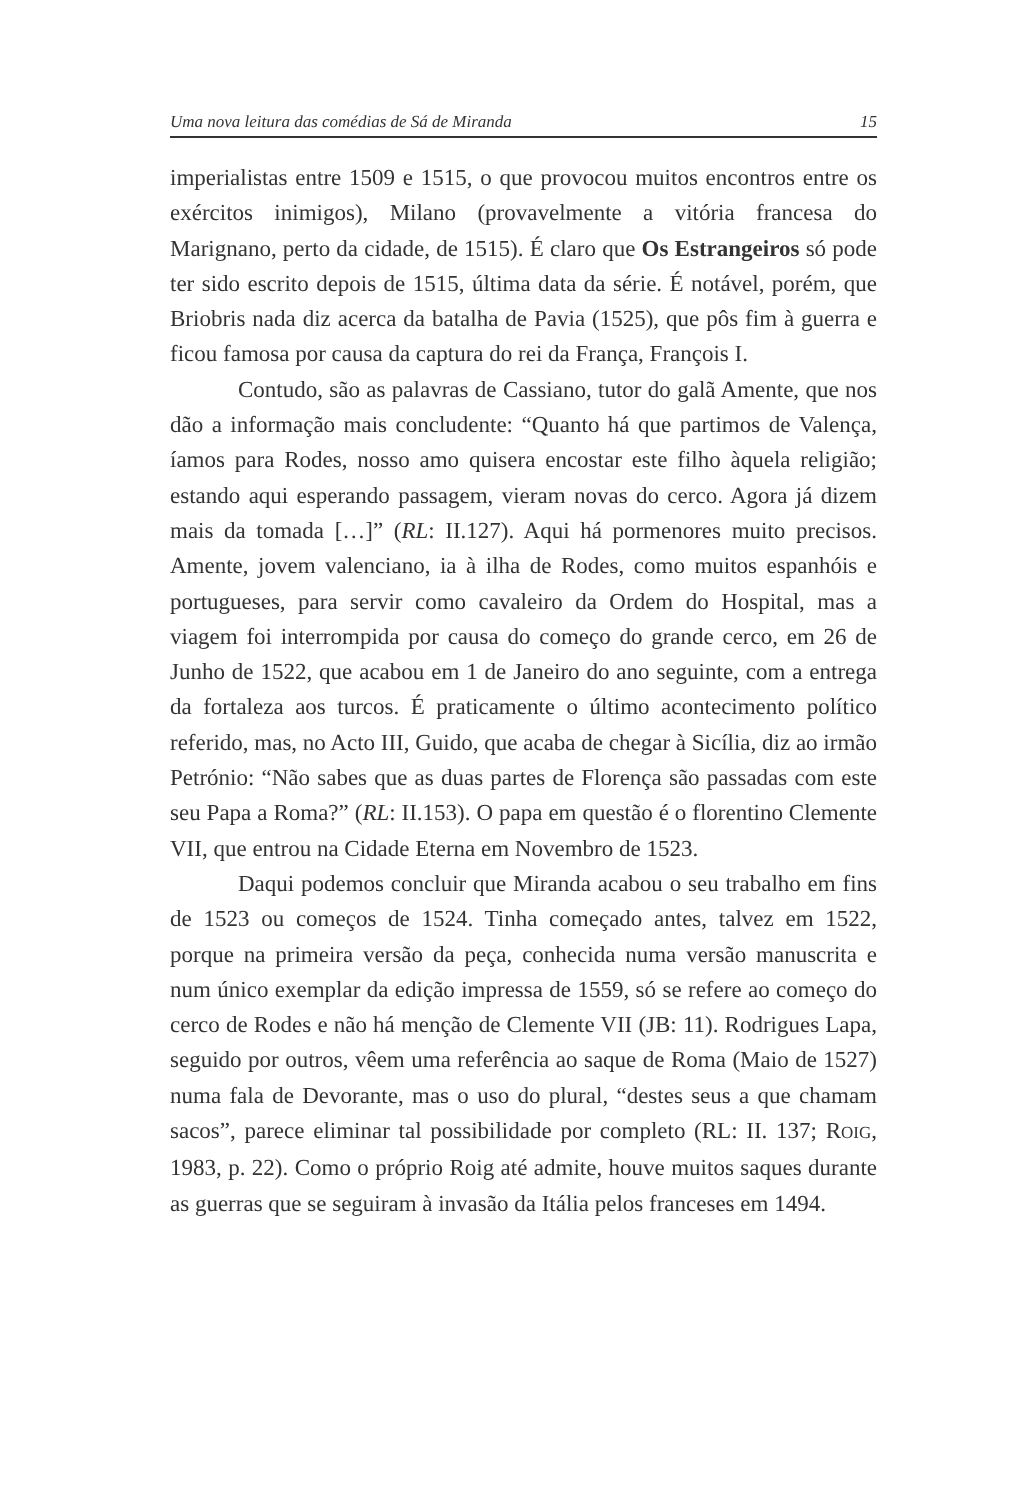Uma nova leitura das comédias de Sá de Miranda 15
imperialistas entre 1509 e 1515, o que provocou muitos encontros entre os exércitos inimigos), Milano (provavelmente a vitória francesa do Marignano, perto da cidade, de 1515). É claro que Os Estrangeiros só pode ter sido escrito depois de 1515, última data da série. É notável, porém, que Briobris nada diz acerca da batalha de Pavia (1525), que pôs fim à guerra e ficou famosa por causa da captura do rei da França, François I.
Contudo, são as palavras de Cassiano, tutor do galã Amente, que nos dão a informação mais concludente: “Quanto há que partimos de Valença, íamos para Rodes, nosso amo quisera encostar este filho àquela religião; estando aqui esperando passagem, vieram novas do cerco. Agora já dizem mais da tomada […]” (RL: II.127). Aqui há pormenores muito precisos. Amente, jovem valenciano, ia à ilha de Rodes, como muitos espanhóis e portugueses, para servir como cavaleiro da Ordem do Hospital, mas a viagem foi interrompida por causa do começo do grande cerco, em 26 de Junho de 1522, que acabou em 1 de Janeiro do ano seguinte, com a entrega da fortaleza aos turcos. É praticamente o último acontecimento político referido, mas, no Acto III, Guido, que acaba de chegar à Sicília, diz ao irmão Petrónio: “Não sabes que as duas partes de Florença são passadas com este seu Papa a Roma?” (RL: II.153). O papa em questão é o florentino Clemente VII, que entrou na Cidade Eterna em Novembro de 1523.
Daqui podemos concluir que Miranda acabou o seu trabalho em fins de 1523 ou começos de 1524. Tinha começado antes, talvez em 1522, porque na primeira versão da peça, conhecida numa versão manuscrita e num único exemplar da edição impressa de 1559, só se refere ao começo do cerco de Rodes e não há menção de Clemente VII (JB: 11). Rodrigues Lapa, seguido por outros, vêem uma referência ao saque de Roma (Maio de 1527) numa fala de Devorante, mas o uso do plural, “destes seus a que chamam sacos”, parece eliminar tal possibilidade por completo (RL: II. 137; ROIG, 1983, p. 22). Como o próprio Roig até admite, houve muitos saques durante as guerras que se seguiram à invasão da Itália pelos franceses em 1494.